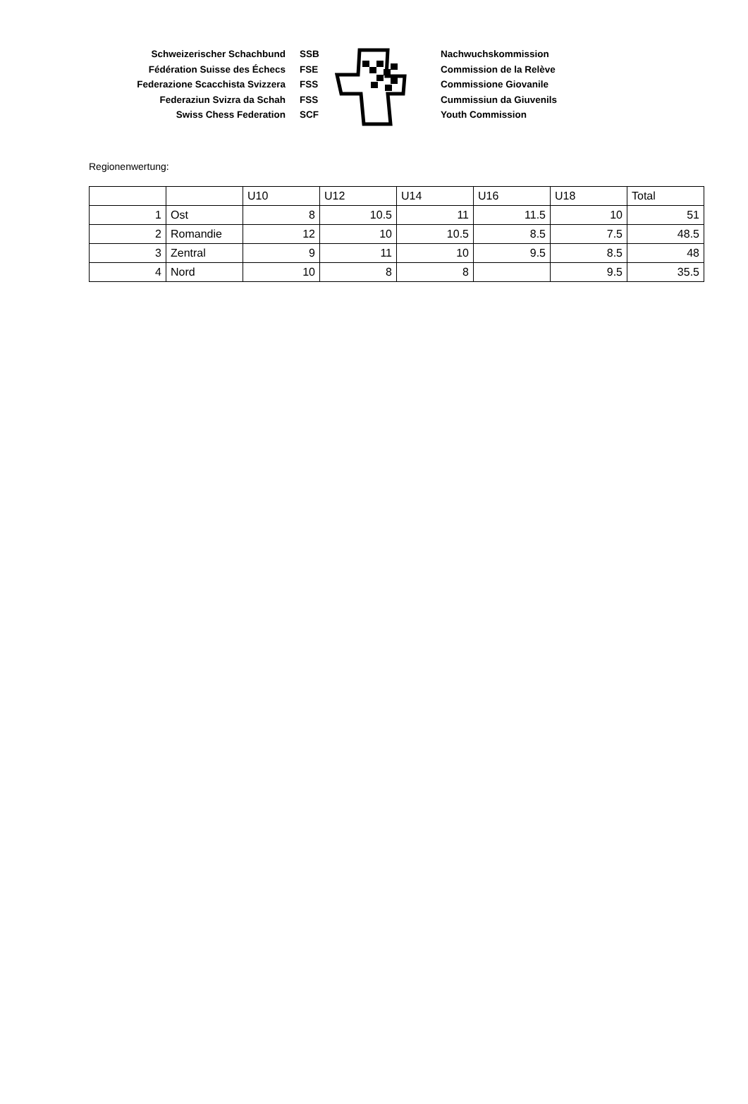Schweizerischer Schachbund
Fédération Suisse des Échecs
Federazione Scacchista Svizzera
Federaziun Svizra da Schah
Swiss Chess Federation
SSB
FSE
FSS
FSS
SCF
Nachwuchskommission
Commission de la Relève
Commissione Giovanile
Cummissiun da Giuvenils
Youth Commission
Regionenwertung:
| | | U10 | U12 | U14 | U16 | U18 | Total |
| 1 | Ost | 8 | 10.5 | 11 | 11.5 | 10 | 51 |
| 2 | Romandie | 12 | 10 | 10.5 | 8.5 | 7.5 | 48.5 |
| 3 | Zentral | 9 | 11 | 10 | 9.5 | 8.5 | 48 |
| 4 | Nord | 10 | 8 | 8 | | 9.5 | 35.5 |